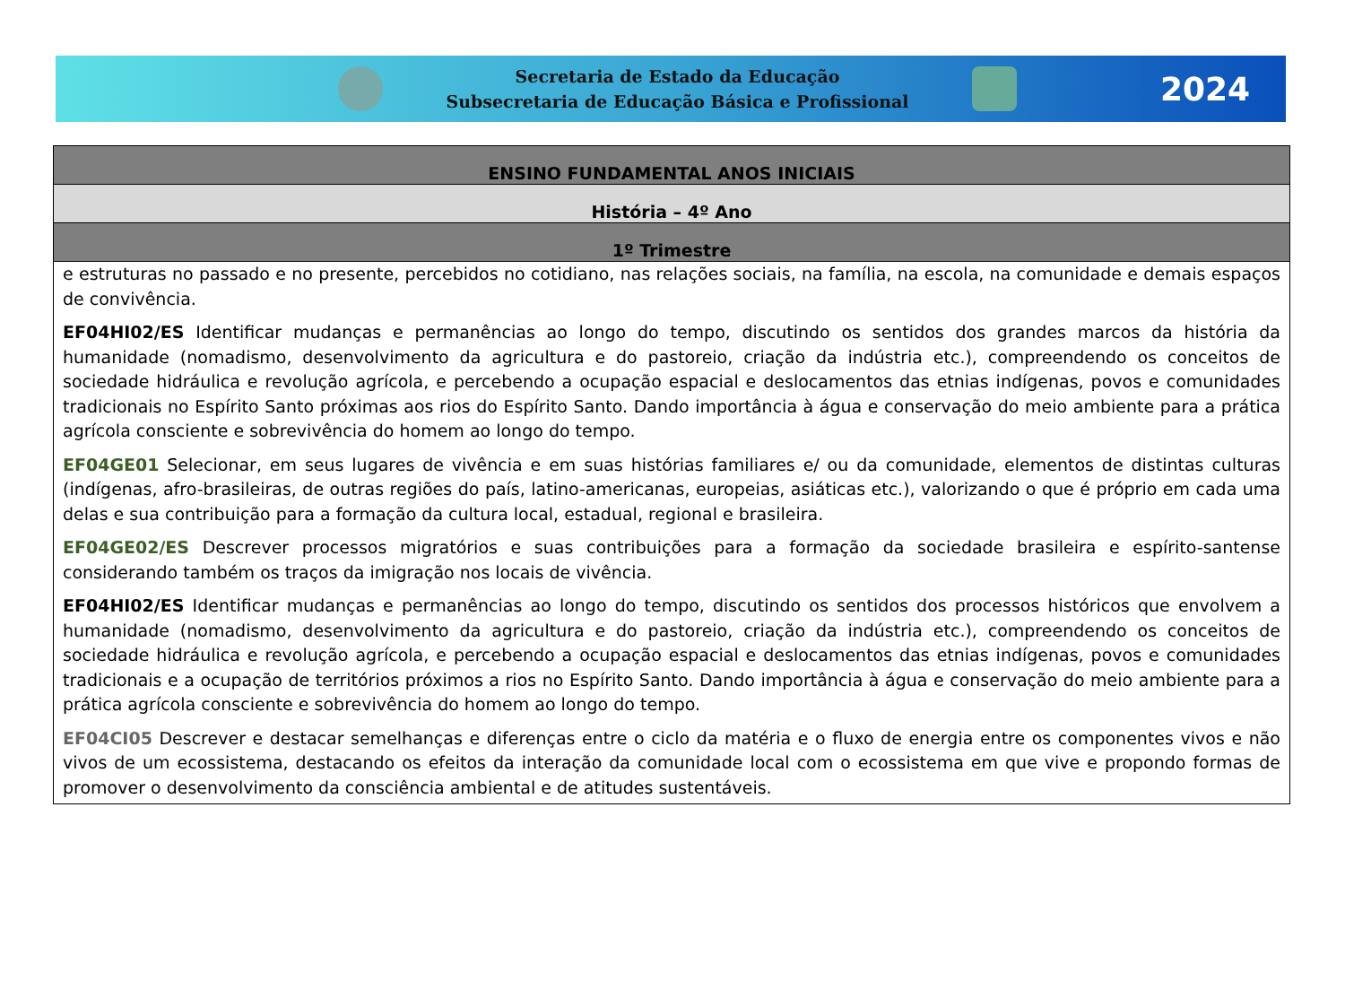Secretaria de Estado da Educação
Subsecretaria de Educação Básica e Profissional
2024
| ENSINO FUNDAMENTAL ANOS INICIAIS |
| --- |
| História – 4º Ano |
| 1º Trimestre |
| e estruturas no passado e no presente, percebidos no cotidiano, nas relações sociais, na família, na escola, na comunidade e demais espaços de convivência. EF04HI02/ES Identificar mudanças e permanências ao longo do tempo, discutindo os sentidos dos grandes marcos da história da humanidade (nomadismo, desenvolvimento da agricultura e do pastoreio, criação da indústria etc.), compreendendo os conceitos de sociedade hidráulica e revolução agrícola, e percebendo a ocupação espacial e deslocamentos das etnias indígenas, povos e comunidades tradicionais no Espírito Santo próximas aos rios do Espírito Santo. Dando importância à água e conservação do meio ambiente para a prática agrícola consciente e sobrevivência do homem ao longo do tempo. EF04GE01 Selecionar, em seus lugares de vivência e em suas histórias familiares e/ ou da comunidade, elementos de distintas culturas (indígenas, afro-brasileiras, de outras regiões do país, latino-americanas, europeias, asiáticas etc.), valorizando o que é próprio em cada uma delas e sua contribuição para a formação da cultura local, estadual, regional e brasileira. EF04GE02/ES Descrever processos migratórios e suas contribuições para a formação da sociedade brasileira e espírito-santense considerando também os traços da imigração nos locais de vivência. EF04HI02/ES Identificar mudanças e permanências ao longo do tempo, discutindo os sentidos dos processos históricos que envolvem a humanidade (nomadismo, desenvolvimento da agricultura e do pastoreio, criação da indústria etc.), compreendendo os conceitos de sociedade hidráulica e revolução agrícola, e percebendo a ocupação espacial e deslocamentos das etnias indígenas, povos e comunidades tradicionais e a ocupação de territórios próximos a rios no Espírito Santo. Dando importância à água e conservação do meio ambiente para a prática agrícola consciente e sobrevivência do homem ao longo do tempo. EF04CI05 Descrever e destacar semelhanças e diferenças entre o ciclo da matéria e o fluxo de energia entre os componentes vivos e não vivos de um ecossistema, destacando os efeitos da interação da comunidade local com o ecossistema em que vive e propondo formas de promover o desenvolvimento da consciência ambiental e de atitudes sustentáveis. |